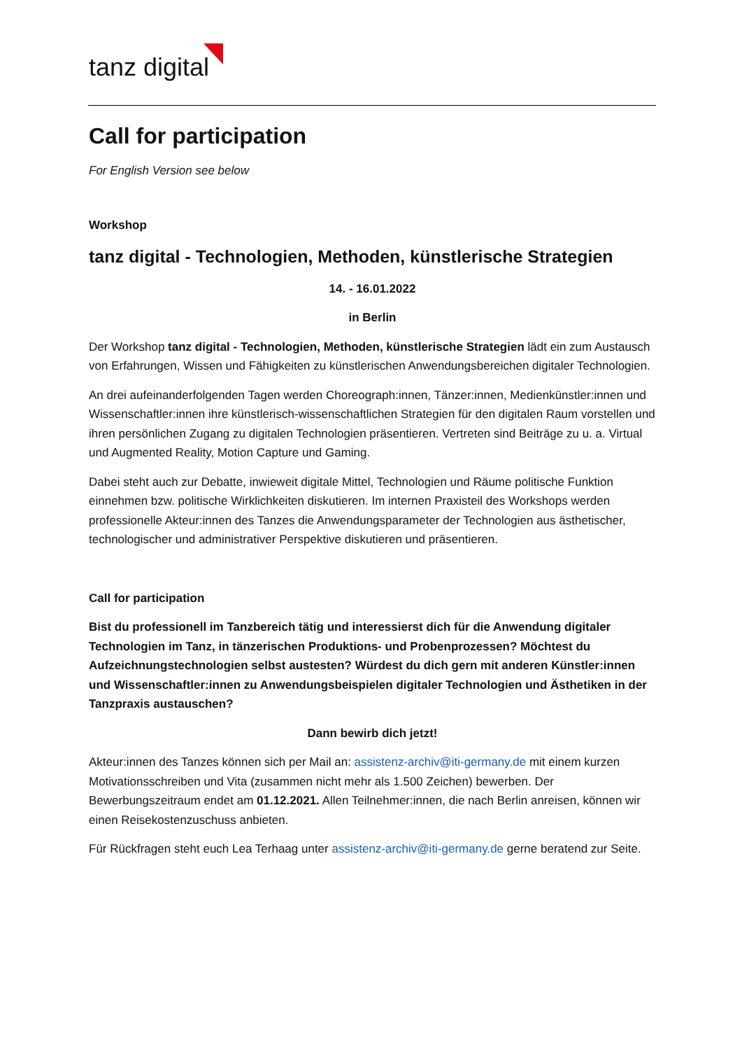tanz digital
Call for participation
For English Version see below
Workshop
tanz digital - Technologien, Methoden, künstlerische Strategien
14. - 16.01.2022
in Berlin
Der Workshop tanz digital - Technologien, Methoden, künstlerische Strategien lädt ein zum Austausch von Erfahrungen, Wissen und Fähigkeiten zu künstlerischen Anwendungsbereichen digitaler Technologien.
An drei aufeinanderfolgenden Tagen werden Choreograph:innen, Tänzer:innen, Medienkünstler:innen und Wissenschaftler:innen ihre künstlerisch-wissenschaftlichen Strategien für den digitalen Raum vorstellen und ihren persönlichen Zugang zu digitalen Technologien präsentieren. Vertreten sind Beiträge zu u. a. Virtual und Augmented Reality, Motion Capture und Gaming.
Dabei steht auch zur Debatte, inwieweit digitale Mittel, Technologien und Räume politische Funktion einnehmen bzw. politische Wirklichkeiten diskutieren. Im internen Praxisteil des Workshops werden professionelle Akteur:innen des Tanzes die Anwendungsparameter der Technologien aus ästhetischer, technologischer und administrativer Perspektive diskutieren und präsentieren.
Call for participation
Bist du professionell im Tanzbereich tätig und interessierst dich für die Anwendung digitaler Technologien im Tanz, in tänzerischen Produktions- und Probenprozessen? Möchtest du Aufzeichnungstechnologien selbst austesten? Würdest du dich gern mit anderen Künstler:innen und Wissenschaftler:innen zu Anwendungsbeispielen digitaler Technologien und Ästhetiken in der Tanzpraxis austauschen?
Dann bewirb dich jetzt!
Akteur:innen des Tanzes können sich per Mail an: assistenz-archiv@iti-germany.de mit einem kurzen Motivationsschreiben und Vita (zusammen nicht mehr als 1.500 Zeichen) bewerben. Der Bewerbungszeitraum endet am 01.12.2021. Allen Teilnehmer:innen, die nach Berlin anreisen, können wir einen Reisekostenzuschuss anbieten.
Für Rückfragen steht euch Lea Terhaag unter assistenz-archiv@iti-germany.de gerne beratend zur Seite.